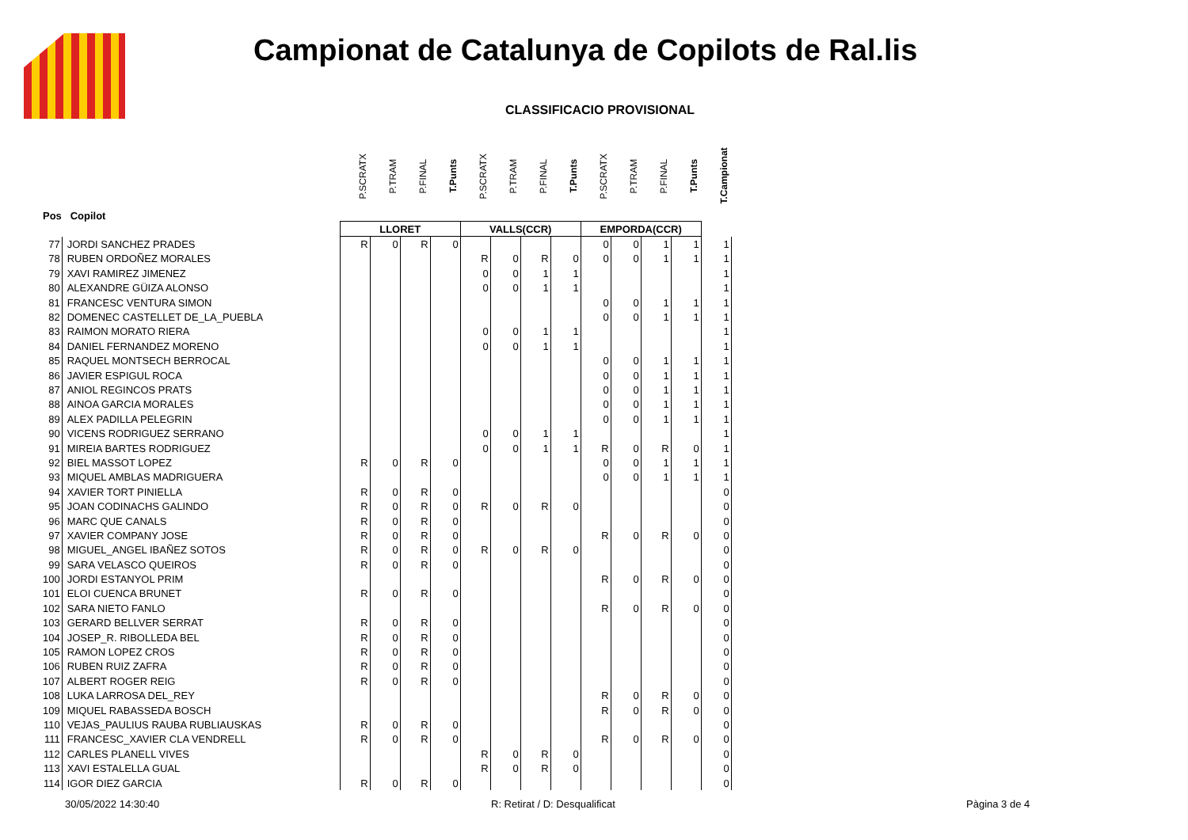Campionat de Catalunya de Copilots de Ral.lis
CLASSIFICACIO PROVISIONAL
| Pos Copilot | | P.SCRATX | P.TRAM | P.FINAL | T.Punts | P.SCRATX | P.TRAM | P.FINAL | T.Punts | P.SCRATX | P.TRAM | P.FINAL | T.Punts | T.Campionat |
| --- | --- | --- | --- | --- | --- | --- | --- | --- | --- | --- | --- | --- | --- | --- |
| | | LLORET | | | | VALLS(CCR) | | | | EMPORDA(CCR) | | | | |
| 77 | JORDI SANCHEZ PRADES | R | 0 | R | 0 | | | | | 0 | 0 | 1 | 1 | 1 |
| 78 | RUBEN ORDOÑEZ MORALES | | | | | R | 0 | R | 0 | 0 | 0 | 1 | 1 | 1 |
| 79 | XAVI RAMIREZ JIMENEZ | | | | | 0 | 0 | 1 | 1 | | | | | 1 |
| 80 | ALEXANDRE GÜIZA ALONSO | | | | | 0 | 0 | 1 | 1 | | | | | 1 |
| 81 | FRANCESC VENTURA SIMON | | | | | | | | | 0 | 0 | 1 | 1 | 1 |
| 82 | DOMENEC CASTELLET DE_LA_PUEBLA | | | | | | | | | 0 | 0 | 1 | 1 | 1 |
| 83 | RAIMON MORATO RIERA | | | | | 0 | 0 | 1 | 1 | | | | | 1 |
| 84 | DANIEL FERNANDEZ MORENO | | | | | 0 | 0 | 1 | 1 | | | | | 1 |
| 85 | RAQUEL MONTSECH BERROCAL | | | | | | | | | 0 | 0 | 1 | 1 | 1 |
| 86 | JAVIER ESPIGUL ROCA | | | | | | | | | 0 | 0 | 1 | 1 | 1 |
| 87 | ANIOL REGINCOS PRATS | | | | | | | | | 0 | 0 | 1 | 1 | 1 |
| 88 | AINOA GARCIA MORALES | | | | | | | | | 0 | 0 | 1 | 1 | 1 |
| 89 | ALEX PADILLA PELEGRIN | | | | | | | | | 0 | 0 | 1 | 1 | 1 |
| 90 | VICENS RODRIGUEZ SERRANO | | | | | 0 | 0 | 1 | 1 | | | | | 1 |
| 91 | MIREIA BARTES RODRIGUEZ | | | | | 0 | 0 | 1 | 1 | R | 0 | R | 0 | 1 |
| 92 | BIEL MASSOT LOPEZ | R | 0 | R | 0 | | | | | 0 | 0 | 1 | 1 | 1 |
| 93 | MIQUEL AMBLAS MADRIGUERA | | | | | | | | | 0 | 0 | 1 | 1 | 1 |
| 94 | XAVIER TORT PINIELLA | R | 0 | R | 0 | | | | | | | | | 0 |
| 95 | JOAN CODINACHS GALINDO | R | 0 | R | 0 | R | 0 | R | 0 | | | | | 0 |
| 96 | MARC QUE CANALS | R | 0 | R | 0 | | | | | | | | | 0 |
| 97 | XAVIER COMPANY JOSE | R | 0 | R | 0 | | | | | R | 0 | R | 0 | 0 |
| 98 | MIGUEL_ANGEL IBAÑEZ SOTOS | R | 0 | R | 0 | R | 0 | R | 0 | | | | | 0 |
| 99 | SARA VELASCO QUEIROS | R | 0 | R | 0 | | | | | | | | | 0 |
| 100 | JORDI ESTANYOL PRIM | | | | | | | | | R | 0 | R | 0 | 0 |
| 101 | ELOI CUENCA BRUNET | R | 0 | R | 0 | | | | | | | | | 0 |
| 102 | SARA NIETO FANLO | | | | | | | | | R | 0 | R | 0 | 0 |
| 103 | GERARD BELLVER SERRAT | R | 0 | R | 0 | | | | | | | | | 0 |
| 104 | JOSEP_R. RIBOLLEDA BEL | R | 0 | R | 0 | | | | | | | | | 0 |
| 105 | RAMON LOPEZ CROS | R | 0 | R | 0 | | | | | | | | | 0 |
| 106 | RUBEN RUIZ ZAFRA | R | 0 | R | 0 | | | | | | | | | 0 |
| 107 | ALBERT ROGER REIG | R | 0 | R | 0 | | | | | | | | | 0 |
| 108 | LUKA LARROSA DEL_REY | | | | | | | | | R | 0 | R | 0 | 0 |
| 109 | MIQUEL RABASSEDA BOSCH | | | | | | | | | R | 0 | R | 0 | 0 |
| 110 | VEJAS_PAULIUS RAUBA RUBLIAUSKAS | R | 0 | R | 0 | | | | | | | | | 0 |
| 111 | FRANCESC_XAVIER CLA VENDRELL | R | 0 | R | 0 | | | | | R | 0 | R | 0 | 0 |
| 112 | CARLES PLANELL VIVES | | | | | R | 0 | R | 0 | | | | | 0 |
| 113 | XAVI ESTALELLA GUAL | | | | | R | 0 | R | 0 | | | | | 0 |
| 114 | IGOR DIEZ GARCIA | R | 0 | R | 0 | | | | | | | | | 0 |
30/05/2022 14:30:40 R: Retirat / D: Desqualificat Pàgina 3 de 4